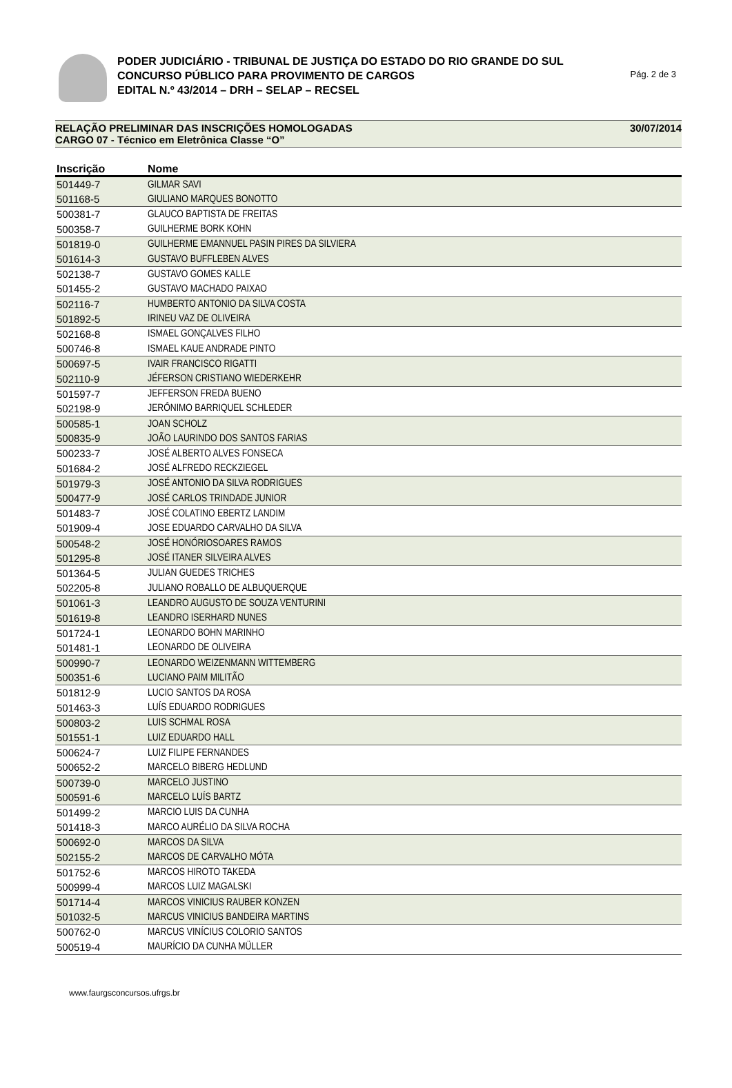PODER JUDICIÁRIO - TRIBUNAL DE JUSTIÇA DO ESTADO DO RIO GRANDE DO SUL
CONCURSO PÚBLICO PARA PROVIMENTO DE CARGOS
EDITAL N.º 43/2014 – DRH – SELAP – RECSEL
Pág. 2 de 3
RELAÇÃO PRELIMINAR DAS INSCRIÇÕES HOMOLOGADAS
CARGO 07 - Técnico em Eletrônica Classe “O”
30/07/2014
| Inscrição | Nome |
| --- | --- |
| 501449-7 | GILMAR SAVI |
| 501168-5 | GIULIANO MARQUES BONOTTO |
| 500381-7 | GLAUCO BAPTISTA DE FREITAS |
| 500358-7 | GUILHERME BORK KOHN |
| 501819-0 | GUILHERME EMANNUEL PASIN PIRES DA SILVIERA |
| 501614-3 | GUSTAVO BUFFLEBEN ALVES |
| 502138-7 | GUSTAVO GOMES KALLE |
| 501455-2 | GUSTAVO MACHADO PAIXAO |
| 502116-7 | HUMBERTO ANTONIO DA SILVA COSTA |
| 501892-5 | IRINEU VAZ DE OLIVEIRA |
| 502168-8 | ISMAEL GONÇALVES FILHO |
| 500746-8 | ISMAEL KAUE ANDRADE PINTO |
| 500697-5 | IVAIR FRANCISCO RIGATTI |
| 502110-9 | JÉFERSON CRISTIANO WIEDERKEHR |
| 501597-7 | JEFFERSON FREDA BUENO |
| 502198-9 | JERÔNIMO BARRIQUEL SCHLEDER |
| 500585-1 | JOAN SCHOLZ |
| 500835-9 | JOÃO LAURINDO DOS SANTOS FARIAS |
| 500233-7 | JOSÉ ALBERTO ALVES FONSECA |
| 501684-2 | JOSÉ ALFREDO RECKZIEGEL |
| 501979-3 | JOSÉ ANTONIO DA SILVA RODRIGUES |
| 500477-9 | JOSÉ CARLOS TRINDADE JUNIOR |
| 501483-7 | JOSÉ COLATINO EBERTZ LANDIM |
| 501909-4 | JOSE EDUARDO CARVALHO DA SILVA |
| 500548-2 | JOSÉ HONÓRIOSOARES RAMOS |
| 501295-8 | JOSÉ ITANER SILVEIRA ALVES |
| 501364-5 | JULIAN GUEDES TRICHES |
| 502205-8 | JULIANO ROBALLO DE ALBUQUERQUE |
| 501061-3 | LEANDRO AUGUSTO DE SOUZA VENTURINI |
| 501619-8 | LEANDRO ISERHARD NUNES |
| 501724-1 | LEONARDO BOHN MARINHO |
| 501481-1 | LEONARDO DE OLIVEIRA |
| 500990-7 | LEONARDO WEIZENMANN WITTEMBERG |
| 500351-6 | LUCIANO PAIM MILITÃO |
| 501812-9 | LUCIO SANTOS DA ROSA |
| 501463-3 | LUÍS EDUARDO RODRIGUES |
| 500803-2 | LUIS SCHMAL ROSA |
| 501551-1 | LUIZ EDUARDO HALL |
| 500624-7 | LUIZ FILIPE FERNANDES |
| 500652-2 | MARCELO BIBERG HEDLUND |
| 500739-0 | MARCELO JUSTINO |
| 500591-6 | MARCELO LUÍS BARTZ |
| 501499-2 | MARCIO LUIS DA CUNHA |
| 501418-3 | MARCO AURÉLIO DA SILVA ROCHA |
| 500692-0 | MARCOS DA SILVA |
| 502155-2 | MARCOS DE CARVALHO MÓTA |
| 501752-6 | MARCOS HIROTO TAKEDA |
| 500999-4 | MARCOS LUIZ MAGALSKI |
| 501714-4 | MARCOS VINICIUS RAUBER KONZEN |
| 501032-5 | MARCUS VINICIUS BANDEIRA MARTINS |
| 500762-0 | MARCUS VINÍCIUS COLORIO SANTOS |
| 500519-4 | MAURÍCIO DA CUNHA MÜLLER |
www.faurgsconcursos.ufrgs.br